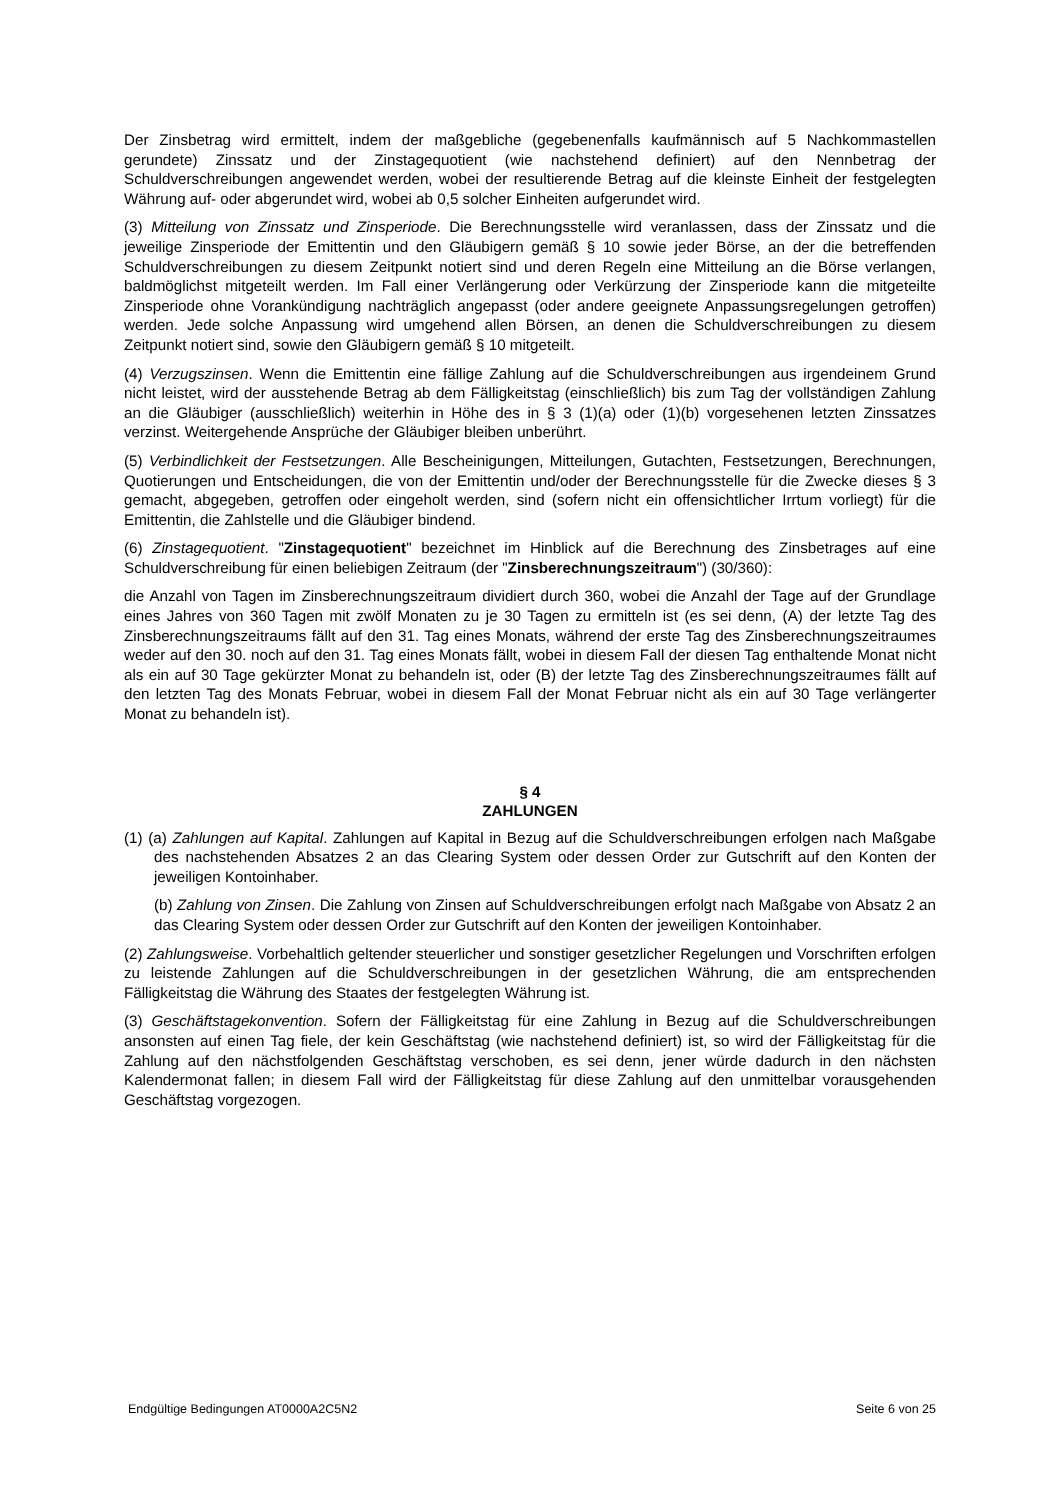Der Zinsbetrag wird ermittelt, indem der maßgebliche (gegebenenfalls kaufmännisch auf 5 Nachkommastellen gerundete) Zinssatz und der Zinstagequotient (wie nachstehend definiert) auf den Nennbetrag der Schuldverschreibungen angewendet werden, wobei der resultierende Betrag auf die kleinste Einheit der festgelegten Währung auf- oder abgerundet wird, wobei ab 0,5 solcher Einheiten aufgerundet wird.
(3) Mitteilung von Zinssatz und Zinsperiode. Die Berechnungsstelle wird veranlassen, dass der Zinssatz und die jeweilige Zinsperiode der Emittentin und den Gläubigern gemäß § 10 sowie jeder Börse, an der die betreffenden Schuldverschreibungen zu diesem Zeitpunkt notiert sind und deren Regeln eine Mitteilung an die Börse verlangen, baldmöglichst mitgeteilt werden. Im Fall einer Verlängerung oder Verkürzung der Zinsperiode kann die mitgeteilte Zinsperiode ohne Vorankündigung nachträglich angepasst (oder andere geeignete Anpassungsregelungen getroffen) werden. Jede solche Anpassung wird umgehend allen Börsen, an denen die Schuldverschreibungen zu diesem Zeitpunkt notiert sind, sowie den Gläubigern gemäß § 10 mitgeteilt.
(4) Verzugszinsen. Wenn die Emittentin eine fällige Zahlung auf die Schuldverschreibungen aus irgendeinem Grund nicht leistet, wird der ausstehende Betrag ab dem Fälligkeitstag (einschließlich) bis zum Tag der vollständigen Zahlung an die Gläubiger (ausschließlich) weiterhin in Höhe des in § 3 (1)(a) oder (1)(b) vorgesehenen letzten Zinssatzes verzinst. Weitergehende Ansprüche der Gläubiger bleiben unberührt.
(5) Verbindlichkeit der Festsetzungen. Alle Bescheinigungen, Mitteilungen, Gutachten, Festsetzungen, Berechnungen, Quotierungen und Entscheidungen, die von der Emittentin und/oder der Berechnungsstelle für die Zwecke dieses § 3 gemacht, abgegeben, getroffen oder eingeholt werden, sind (sofern nicht ein offensichtlicher Irrtum vorliegt) für die Emittentin, die Zahlstelle und die Gläubiger bindend.
(6) Zinstagequotient. "Zinstagequotient" bezeichnet im Hinblick auf die Berechnung des Zinsbetrages auf eine Schuldverschreibung für einen beliebigen Zeitraum (der "Zinsberechnungszeitraum") (30/360):
die Anzahl von Tagen im Zinsberechnungszeitraum dividiert durch 360, wobei die Anzahl der Tage auf der Grundlage eines Jahres von 360 Tagen mit zwölf Monaten zu je 30 Tagen zu ermitteln ist (es sei denn, (A) der letzte Tag des Zinsberechnungszeitraums fällt auf den 31. Tag eines Monats, während der erste Tag des Zinsberechnungszeitraumes weder auf den 30. noch auf den 31. Tag eines Monats fällt, wobei in diesem Fall der diesen Tag enthaltende Monat nicht als ein auf 30 Tage gekürzter Monat zu behandeln ist, oder (B) der letzte Tag des Zinsberechnungszeitraumes fällt auf den letzten Tag des Monats Februar, wobei in diesem Fall der Monat Februar nicht als ein auf 30 Tage verlängerter Monat zu behandeln ist).
§ 4
ZAHLUNGEN
(1) (a) Zahlungen auf Kapital. Zahlungen auf Kapital in Bezug auf die Schuldverschreibungen erfolgen nach Maßgabe des nachstehenden Absatzes 2 an das Clearing System oder dessen Order zur Gutschrift auf den Konten der jeweiligen Kontoinhaber.
(b) Zahlung von Zinsen. Die Zahlung von Zinsen auf Schuldverschreibungen erfolgt nach Maßgabe von Absatz 2 an das Clearing System oder dessen Order zur Gutschrift auf den Konten der jeweiligen Kontoinhaber.
(2) Zahlungsweise. Vorbehaltlich geltender steuerlicher und sonstiger gesetzlicher Regelungen und Vorschriften erfolgen zu leistende Zahlungen auf die Schuldverschreibungen in der gesetzlichen Währung, die am entsprechenden Fälligkeitstag die Währung des Staates der festgelegten Währung ist.
(3) Geschäftstagekonvention. Sofern der Fälligkeitstag für eine Zahlung in Bezug auf die Schuldverschreibungen ansonsten auf einen Tag fiele, der kein Geschäftstag (wie nachstehend definiert) ist, so wird der Fälligkeitstag für die Zahlung auf den nächstfolgenden Geschäftstag verschoben, es sei denn, jener würde dadurch in den nächsten Kalendermonat fallen; in diesem Fall wird der Fälligkeitstag für diese Zahlung auf den unmittelbar vorausgehenden Geschäftstag vorgezogen.
Endgültige Bedingungen AT0000A2C5N2 Seite 6 von 25